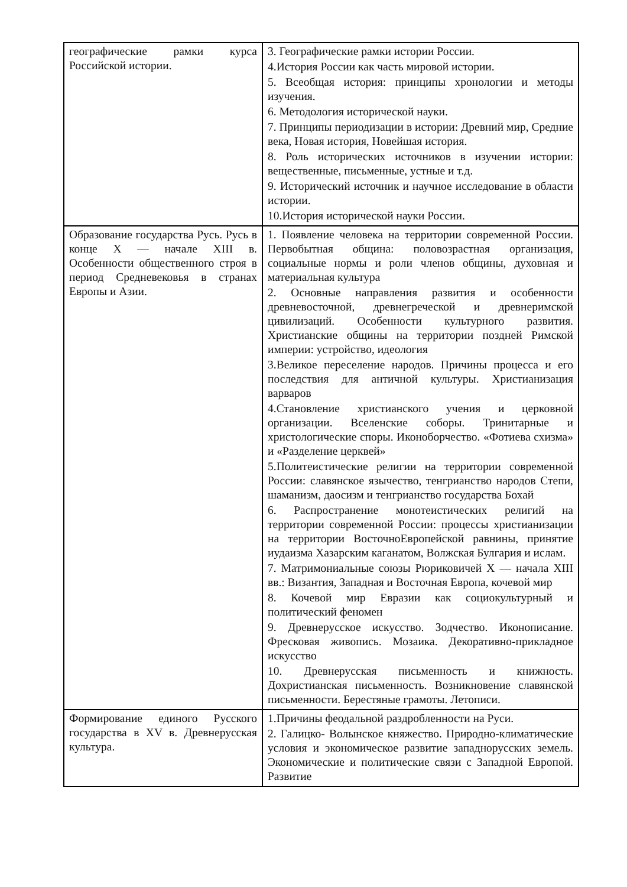| географические рамки курса Российской истории. | 3. Географические рамки истории России. 4.История России как часть мировой истории. 5. Всеобщая история: принципы хронологии и методы изучения. 6. Методология исторической науки. 7. Принципы периодизации в истории: Древний мир, Средние века, Новая история, Новейшая история. 8. Роль исторических источников в изучении истории: вещественные, письменные, устные и т.д. 9. Исторический источник и научное исследование в области истории. 10.История исторической науки России. |
| Образование государства Русь. Русь в конце X — начале XIII в. Особенности общественного строя в период Средневековья в странах Европы и Азии. | 1. Появление человека на территории современной России. Первобытная община: половозрастная организация, социальные нормы и роли членов общины, духовная и материальная культура 2. Основные направления развития и особенности древневосточной, древнегреческой и древнеримской цивилизаций. Особенности культурного развития. Христианские общины на территории поздней Римской империи: устройство, идеология 3.Великое переселение народов. Причины процесса и его последствия для античной культуры. Христианизация варваров 4.Становление христианского учения и церковной организации. Вселенские соборы. Тринитарные и христологические споры. Иконоборчество. «Фотиева схизма» и «Разделение церквей» 5.Политеистические религии на территории современной России: славянское язычество, тенгрианство народов Степи, шаманизм, даосизм и тенгрианство государства Бохай 6. Распространение монотеистических религий на территории современной России: процессы христианизации на территории ВосточноЕвропейской равнины, принятие иудаизма Хазарским каганатом, Волжская Булгария и ислам. 7. Матримониальные союзы Рюриковичей X — начала XIII вв.: Византия, Западная и Восточная Европа, кочевой мир 8. Кочевой мир Евразии как социокультурный и политический феномен 9. Древнерусское искусство. Зодчество. Иконописание. Фресковая живопись. Мозаика. Декоративно-прикладное искусство 10. Древнерусская письменность и книжность. Дохристианская письменность. Возникновение славянской письменности. Берестяные грамоты. Летописи. |
| Формирование единого Русского государства в XV в. Древнерусская культура. | 1.Причины феодальной раздробленности на Руси. 2. Галицко- Волынское княжество. Природно-климатические условия и экономическое развитие западнорусских земель. Экономические и политические связи с Западной Европой. Развитие |